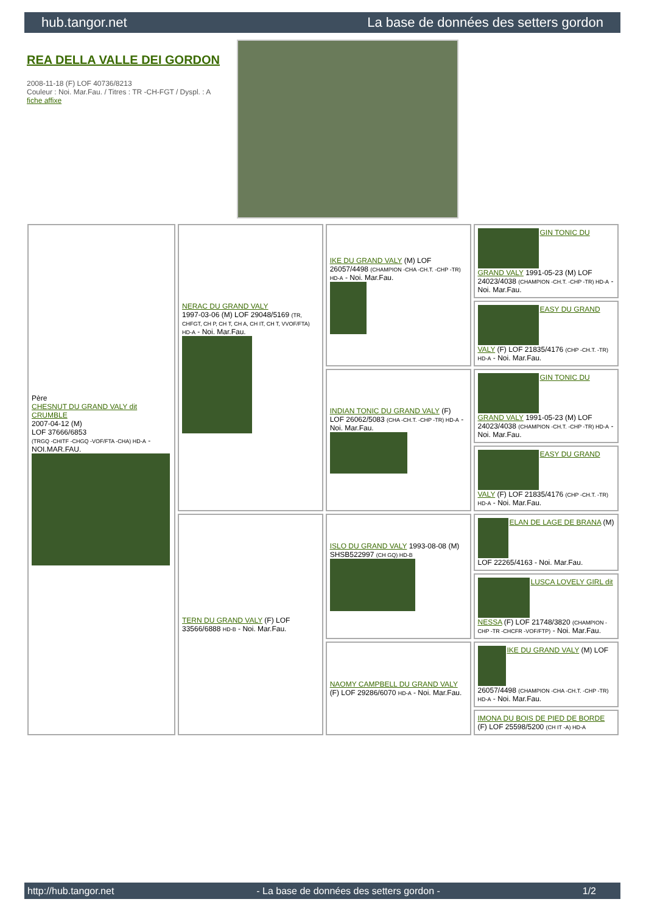hub.tangor.net La base de données des setters gordon
REA DELLA VALLE DEI GORDON
2008-11-18 (F) LOF 40736/8213
Couleur : Noi. Mar.Fau. / Titres : TR -CH-FGT / Dyspl. : A
fiche affixe
| Père CHESNUT DU GRAND VALY dit CRUMBLE 2007-04-12 (M) LOF 37666/6853 (TRGQ -CHITF -CHGQ -VOF/FTA -CHA) HD-A - NOI.MAR.FAU. | NERAC DU GRAND VALY 1997-03-06 (M) LOF 29048/5169 (TR, CHFGT, CH P, CH T, CH A, CH IT, CH T, VVOF/FTA) HD-A - Noi. Mar.Fau. | IKE DU GRAND VALY (M) LOF 26057/4498 (CHAMPION -CHA -CH.T. -CHP -TR) HD-A - Noi. Mar.Fau. | GIN TONIC DU GRAND VALY 1991-05-23 (M) LOF 24023/4038 (CHAMPION -CH.T. -CHP -TR) HD-A - Noi. Mar.Fau. |
| | | | EASY DU GRAND VALY (F) LOF 21835/4176 (CHP -CH.T. -TR) HD-A - Noi. Mar.Fau. |
| | | INDIAN TONIC DU GRAND VALY (F) LOF 26062/5083 (CHA -CH.T. -CHP -TR) HD-A - Noi. Mar.Fau. | GIN TONIC DU GRAND VALY 1991-05-23 (M) LOF 24023/4038 (CHAMPION -CH.T. -CHP -TR) HD-A - Noi. Mar.Fau. |
| | | | EASY DU GRAND VALY (F) LOF 21835/4176 (CHP -CH.T. -TR) HD-A - Noi. Mar.Fau. |
| | TERN DU GRAND VALY (F) LOF 33566/6888 HD-B - Noi. Mar.Fau. | ISLO DU GRAND VALY 1993-08-08 (M) SHSB522997 (CH GQ) HD-B | ELAN DE LAGE DE BRANA (M) LOF 22265/4163 - Noi. Mar.Fau. |
| | | | LUSCA LOVELY GIRL dit NESSA (F) LOF 21748/3820 (CHAMPION -CHP -TR -CHCFR -VOF/FTP) - Noi. Mar.Fau. |
| | | NAOMY CAMPBELL DU GRAND VALY (F) LOF 29286/6070 HD-A - Noi. Mar.Fau. | IKE DU GRAND VALY (M) LOF 26057/4498 (CHAMPION -CHA -CH.T. -CHP -TR) HD-A - Noi. Mar.Fau. |
| | | | IMONA DU BOIS DE PIED DE BORDE (F) LOF 25598/5200 (CH IT -A) HD-A |
http://hub.tangor.net - La base de données des setters gordon - 1/2